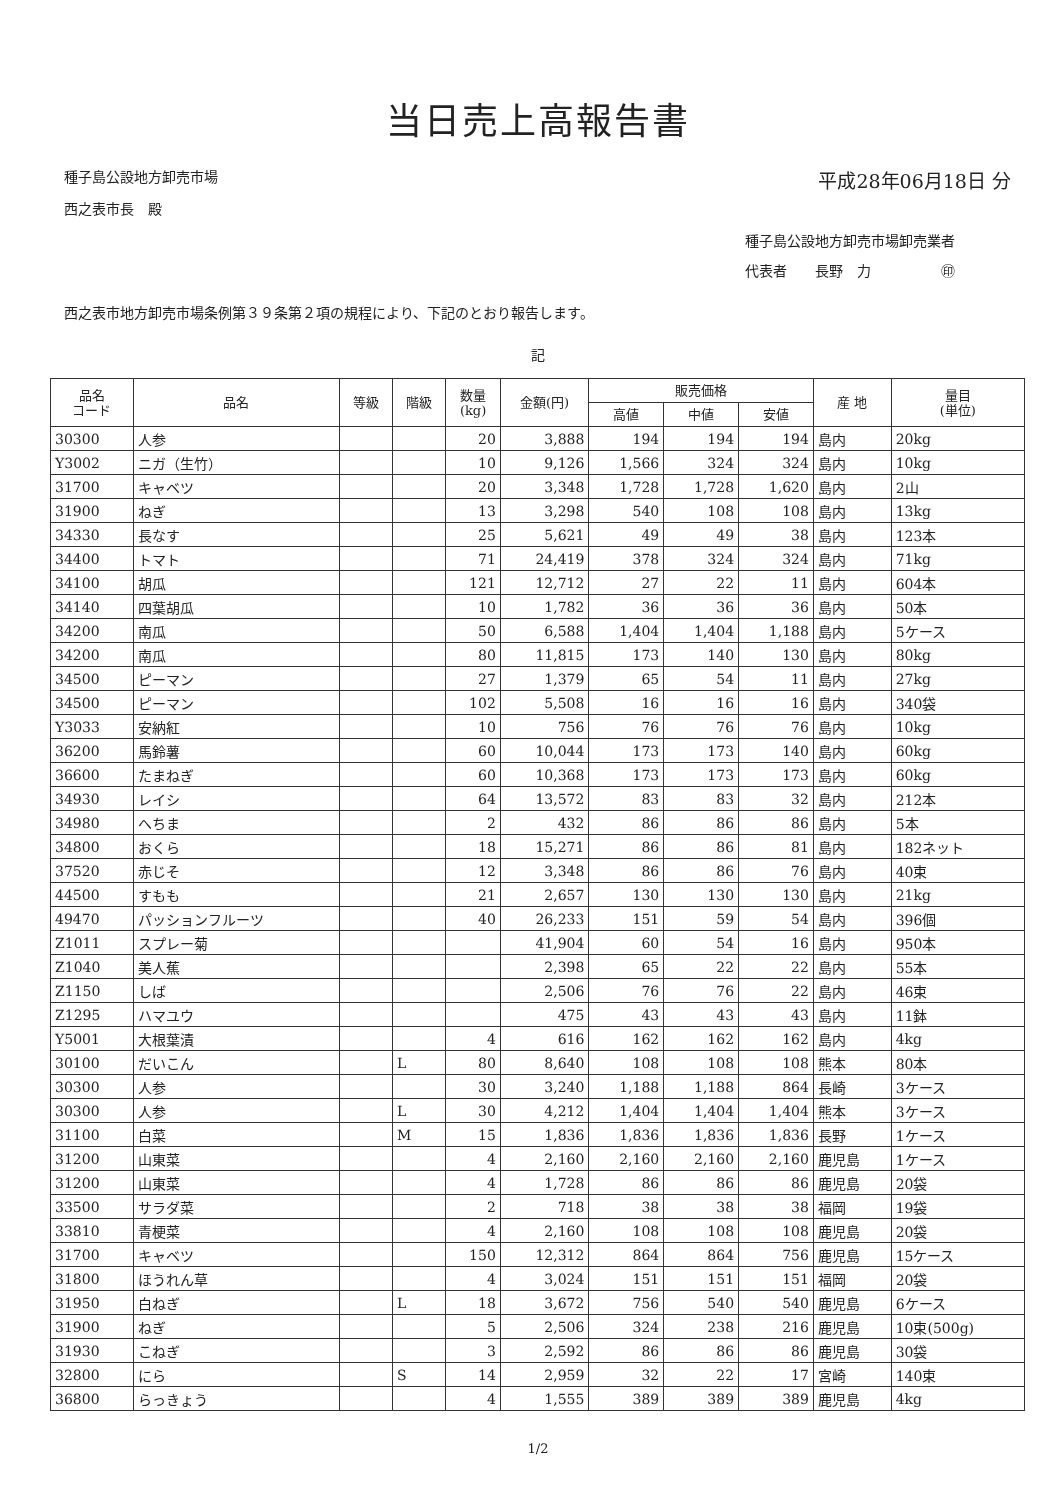当日売上高報告書
種子島公設地方卸売市場
西之表市長　殿
平成28年06月18日 分
種子島公設地方卸売市場卸売業者
代表者　　長野　力　　　　　㊞
西之表市地方卸売市場条例第３９条第２項の規程により、下記のとおり報告します。
記
| 品名 コード | 品名 | 等級 | 階級 | 数量 (kg) | 金額(円) | 販売価格 | | | 産 地 | 量目 (単位) |
| --- | --- | --- | --- | --- | --- | --- | --- | --- | --- | --- |
| | | | | | | 高値 | 中値 | 安値 | | |
| 30300 | 人参 | | | 20 | 3,888 | 194 | 194 | 194 | 島内 | 20kg |
| Y3002 | ニガ（生竹） | | | 10 | 9,126 | 1,566 | 324 | 324 | 島内 | 10kg |
| 31700 | キャベツ | | | 20 | 3,348 | 1,728 | 1,728 | 1,620 | 島内 | 2山 |
| 31900 | ねぎ | | | 13 | 3,298 | 540 | 108 | 108 | 島内 | 13kg |
| 34330 | 長なす | | | 25 | 5,621 | 49 | 49 | 38 | 島内 | 123本 |
| 34400 | トマト | | | 71 | 24,419 | 378 | 324 | 324 | 島内 | 71kg |
| 34100 | 胡瓜 | | | 121 | 12,712 | 27 | 22 | 11 | 島内 | 604本 |
| 34140 | 四葉胡瓜 | | | 10 | 1,782 | 36 | 36 | 36 | 島内 | 50本 |
| 34200 | 南瓜 | | | 50 | 6,588 | 1,404 | 1,404 | 1,188 | 島内 | 5ケース |
| 34200 | 南瓜 | | | 80 | 11,815 | 173 | 140 | 130 | 島内 | 80kg |
| 34500 | ピーマン | | | 27 | 1,379 | 65 | 54 | 11 | 島内 | 27kg |
| 34500 | ピーマン | | | 102 | 5,508 | 16 | 16 | 16 | 島内 | 340袋 |
| Y3033 | 安納紅 | | | 10 | 756 | 76 | 76 | 76 | 島内 | 10kg |
| 36200 | 馬鈴薯 | | | 60 | 10,044 | 173 | 173 | 140 | 島内 | 60kg |
| 36600 | たまねぎ | | | 60 | 10,368 | 173 | 173 | 173 | 島内 | 60kg |
| 34930 | レイシ | | | 64 | 13,572 | 83 | 83 | 32 | 島内 | 212本 |
| 34980 | へちま | | | 2 | 432 | 86 | 86 | 86 | 島内 | 5本 |
| 34800 | おくら | | | 18 | 15,271 | 86 | 86 | 81 | 島内 | 182ネット |
| 37520 | 赤じそ | | | 12 | 3,348 | 86 | 86 | 76 | 島内 | 40束 |
| 44500 | すもも | | | 21 | 2,657 | 130 | 130 | 130 | 島内 | 21kg |
| 49470 | パッションフルーツ | | | 40 | 26,233 | 151 | 59 | 54 | 島内 | 396個 |
| Z1011 | スプレー菊 | | | | 41,904 | 60 | 54 | 16 | 島内 | 950本 |
| Z1040 | 美人蕉 | | | | 2,398 | 65 | 22 | 22 | 島内 | 55本 |
| Z1150 | しば | | | | 2,506 | 76 | 76 | 22 | 島内 | 46束 |
| Z1295 | ハマユウ | | | | 475 | 43 | 43 | 43 | 島内 | 11鉢 |
| Y5001 | 大根葉漬 | | | 4 | 616 | 162 | 162 | 162 | 島内 | 4kg |
| 30100 | だいこん | | L | 80 | 8,640 | 108 | 108 | 108 | 熊本 | 80本 |
| 30300 | 人参 | | | 30 | 3,240 | 1,188 | 1,188 | 864 | 長崎 | 3ケース |
| 30300 | 人参 | | L | 30 | 4,212 | 1,404 | 1,404 | 1,404 | 熊本 | 3ケース |
| 31100 | 白菜 | | M | 15 | 1,836 | 1,836 | 1,836 | 1,836 | 長野 | 1ケース |
| 31200 | 山東菜 | | | 4 | 2,160 | 2,160 | 2,160 | 2,160 | 鹿児島 | 1ケース |
| 31200 | 山東菜 | | | 4 | 1,728 | 86 | 86 | 86 | 鹿児島 | 20袋 |
| 33500 | サラダ菜 | | | 2 | 718 | 38 | 38 | 38 | 福岡 | 19袋 |
| 33810 | 青梗菜 | | | 4 | 2,160 | 108 | 108 | 108 | 鹿児島 | 20袋 |
| 31700 | キャベツ | | | 150 | 12,312 | 864 | 864 | 756 | 鹿児島 | 15ケース |
| 31800 | ほうれん草 | | | 4 | 3,024 | 151 | 151 | 151 | 福岡 | 20袋 |
| 31950 | 白ねぎ | | L | 18 | 3,672 | 756 | 540 | 540 | 鹿児島 | 6ケース |
| 31900 | ねぎ | | | 5 | 2,506 | 324 | 238 | 216 | 鹿児島 | 10束(500g) |
| 31930 | こねぎ | | | 3 | 2,592 | 86 | 86 | 86 | 鹿児島 | 30袋 |
| 32800 | にら | | S | 14 | 2,959 | 32 | 22 | 17 | 宮崎 | 140束 |
| 36800 | らっきょう | | | 4 | 1,555 | 389 | 389 | 389 | 鹿児島 | 4kg |
1/2